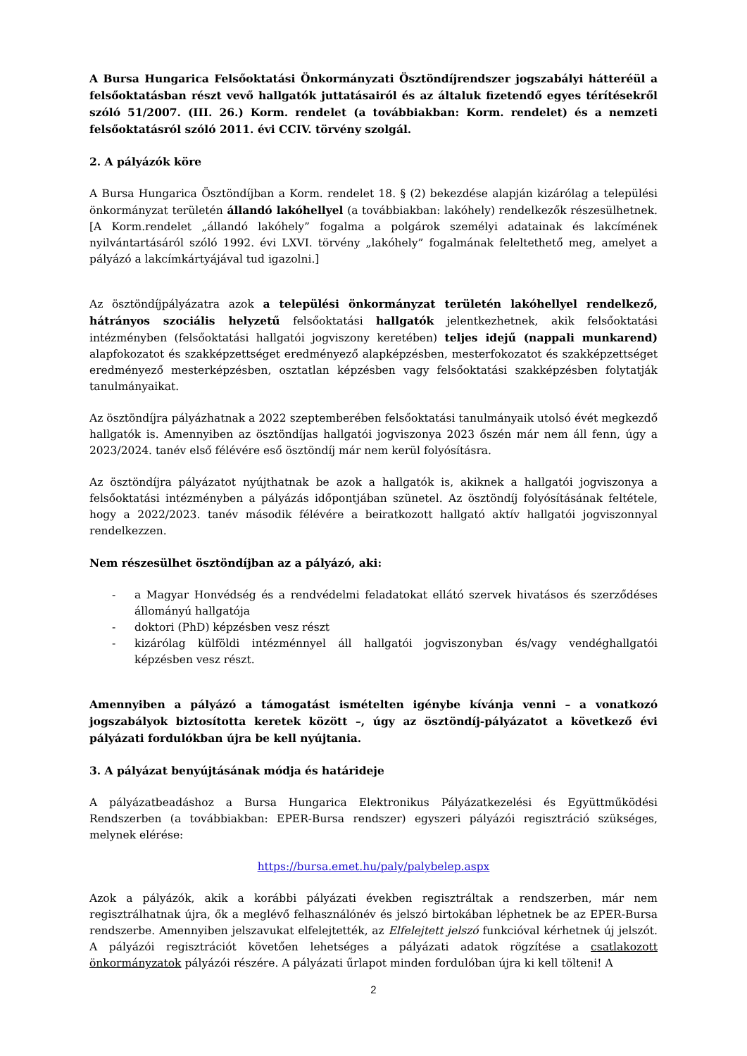A Bursa Hungarica Felsőoktatási Önkormányzati Ösztöndíjrendszer jogszabályi hátteréül a felsőoktatásban részt vevő hallgatók juttatásairól és az általuk fizetendő egyes térítésekről szóló 51/2007. (III. 26.) Korm. rendelet (a továbbiakban: Korm. rendelet) és a nemzeti felsőoktatásról szóló 2011. évi CCIV. törvény szolgál.
2. A pályázók köre
A Bursa Hungarica Ösztöndíjban a Korm. rendelet 18. § (2) bekezdése alapján kizárólag a települési önkormányzat területén állandó lakóhellyel (a továbbiakban: lakóhely) rendelkezők részesülhetnek. [A Korm.rendelet „állandó lakóhely” fogalma a polgárok személyi adatainak és lakcímének nyilvántartásáról szóló 1992. évi LXVI. törvény „lakóhely” fogalmának feleltethető meg, amelyet a pályázó a lakcímkártyájával tud igazolni.]
Az ösztöndíjpályázatra azok a települési önkormányzat területén lakóhellyel rendelkező, hátrányos szociális helyzetű felsőoktatási hallgatók jelentkezhetnek, akik felsőoktatási intézményben (felsőoktatási hallgatói jogviszony keretében) teljes idejű (nappali munkarend) alapfokozatot és szakképzettséget eredményező alapképzésben, mesterfokozatot és szakképzettséget eredményező mesterképzésben, osztatlan képzésben vagy felsőoktatási szakképzésben folytatják tanulmányaikat.
Az ösztöndíjra pályázhatnak a 2022 szeptemberében felsőoktatási tanulmányaik utolsó évét megkezdő hallgatók is. Amennyiben az ösztöndíjas hallgatói jogviszonya 2023 őszén már nem áll fenn, úgy a 2023/2024. tanév első félévére eső ösztöndíj már nem kerül folyósításra.
Az ösztöndíjra pályázatot nyújthatnak be azok a hallgatók is, akiknek a hallgatói jogviszonya a felsőoktatási intézményben a pályázás időpontjában szünetel. Az ösztöndíj folyósításának feltétele, hogy a 2022/2023. tanév második félévére a beiratkozott hallgató aktív hallgatói jogviszonnyal rendelkezzen.
Nem részesülhet ösztöndíjban az a pályázó, aki:
- a Magyar Honvédség és a rendvédelmi feladatokat ellátó szervek hivatásos és szerződéses állományú hallgatója
- doktori (PhD) képzésben vesz részt
- kizárólag külföldi intézménnyel áll hallgatói jogviszonyban és/vagy vendéghallgatói képzésben vesz részt.
Amennyiben a pályázó a támogatást ismételten igénybe kívánja venni – a vonatkozó jogszabályok biztosította keretek között –, úgy az ösztöndíj-pályázatot a következő évi pályázati fordulókban újra be kell nyújtania.
3. A pályázat benyújtásának módja és határideje
A pályázatbeadáshoz a Bursa Hungarica Elektronikus Pályázatkezelési és Együttműködési Rendszerben (a továbbiakban: EPER-Bursa rendszer) egyszeri pályázói regisztráció szükséges, melynek elérése:
https://bursa.emet.hu/paly/palybelep.aspx
Azok a pályázók, akik a korábbi pályázati években regisztráltak a rendszerben, már nem regisztrálhatnak újra, ők a meglévő felhasználónév és jelszó birtokában léphetnek be az EPER-Bursa rendszerbe. Amennyiben jelszavukat elfelejtették, az Elfelejtett jelszó funkcióval kérhetnek új jelszót. A pályázói regisztrációt követően lehetséges a pályázati adatok rögzítése a csatlakozott önkormányzatok pályázói részére. A pályázati űrlapot minden fordulóban újra ki kell tölteni! A
2